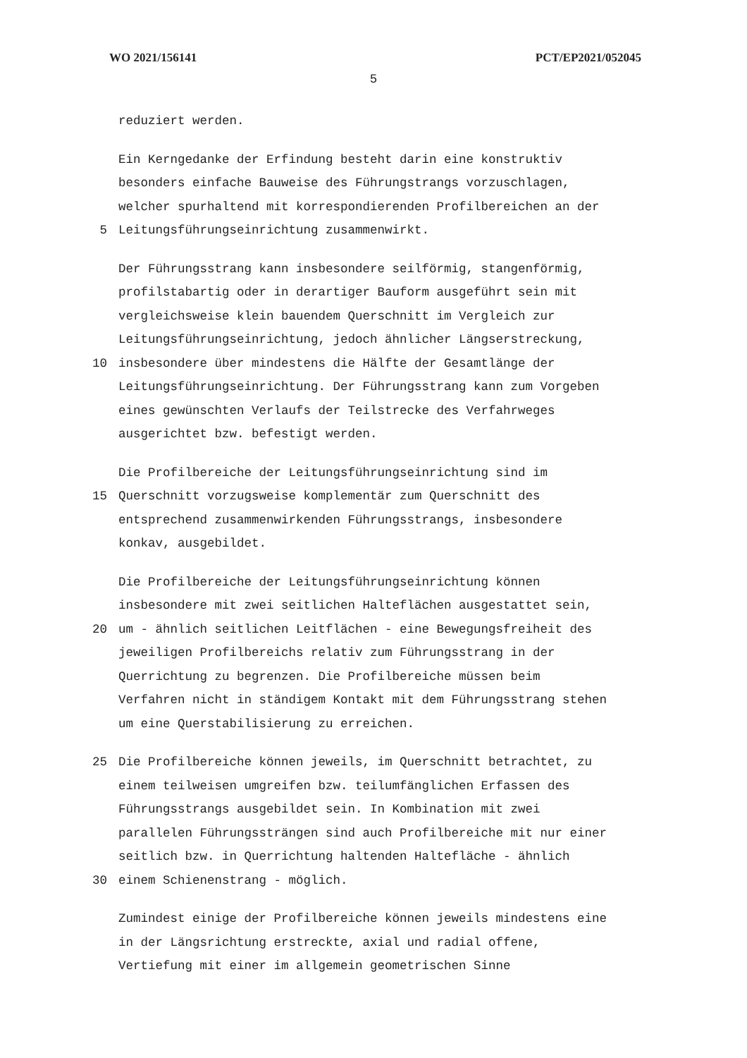WO 2021/156141 PCT/EP2021/052045
5
reduziert werden.
Ein Kerngedanke der Erfindung besteht darin eine konstruktiv
besonders einfache Bauweise des Führungstrangs vorzuschlagen,
welcher spurhaltend mit korrespondierenden Profilbereichen an der
5 Leitungsführungseinrichtung zusammenwirkt.
Der Führungsstrang kann insbesondere seilförmig, stangenförmig,
profilstabartig oder in derartiger Bauform ausgeführt sein mit
vergleichsweise klein bauendem Querschnitt im Vergleich zur
Leitungsführungseinrichtung, jedoch ähnlicher Längserstreckung,
10 insbesondere über mindestens die Hälfte der Gesamtlänge der
Leitungsführungseinrichtung. Der Führungsstrang kann zum Vorgeben
eines gewünschten Verlaufs der Teilstrecke des Verfahrweges
ausgerichtet bzw. befestigt werden.
Die Profilbereiche der Leitungsführungseinrichtung sind im
15 Querschnitt vorzugsweise komplementär zum Querschnitt des
entsprechend zusammenwirkenden Führungsstrangs, insbesondere
konkav, ausgebildet.
Die Profilbereiche der Leitungsführungseinrichtung können
insbesondere mit zwei seitlichen Halteflächen ausgestattet sein,
20 um - ähnlich seitlichen Leitflächen - eine Bewegungsfreiheit des
jeweiligen Profilbereichs relativ zum Führungsstrang in der
Querrichtung zu begrenzen. Die Profilbereiche müssen beim
Verfahren nicht in ständigem Kontakt mit dem Führungsstrang stehen
um eine Querstabilisierung zu erreichen.
25 Die Profilbereiche können jeweils, im Querschnitt betrachtet, zu
einem teilweisen umgreifen bzw. teilumfänglichen Erfassen des
Führungsstrangs ausgebildet sein. In Kombination mit zwei
parallelen Führungssträngen sind auch Profilbereiche mit nur einer
seitlich bzw. in Querrichtung haltenden Haltefläche - ähnlich
30 einem Schienenstrang - möglich.
Zumindest einige der Profilbereiche können jeweils mindestens eine
in der Längsrichtung erstreckte, axial und radial offene,
Vertiefung mit einer im allgemein geometrischen Sinne